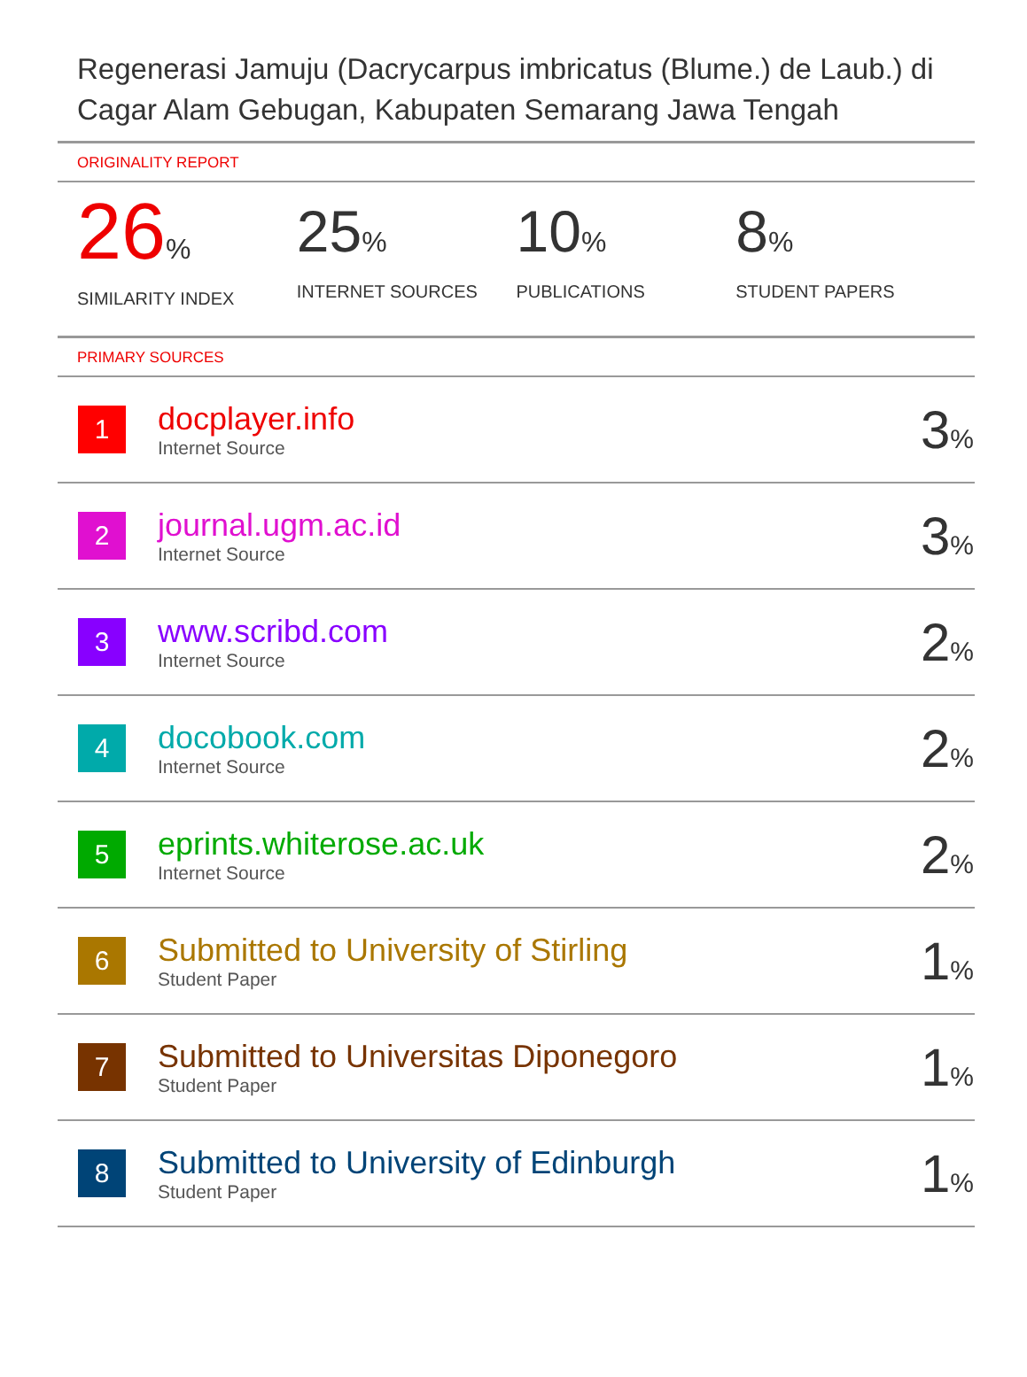Regenerasi Jamuju (Dacrycarpus imbricatus (Blume.) de Laub.) di Cagar Alam Gebugan, Kabupaten Semarang Jawa Tengah
ORIGINALITY REPORT
26%
SIMILARITY INDEX
25%
INTERNET SOURCES
10%
PUBLICATIONS
8%
STUDENT PAPERS
PRIMARY SOURCES
| 1 | docplayer.info Internet Source | 3 % |
| 2 | journal.ugm.ac.id Internet Source | 3 % |
| 3 | www.scribd.com Internet Source | 2 % |
| 4 | docobook.com Internet Source | 2 % |
| 5 | eprints.whiterose.ac.uk Internet Source | 2 % |
| 6 | Submitted to University of Stirling Student Paper | 1 % |
| 7 | Submitted to Universitas Diponegoro Student Paper | 1 % |
| 8 | Submitted to University of Edinburgh Student Paper | 1 % |